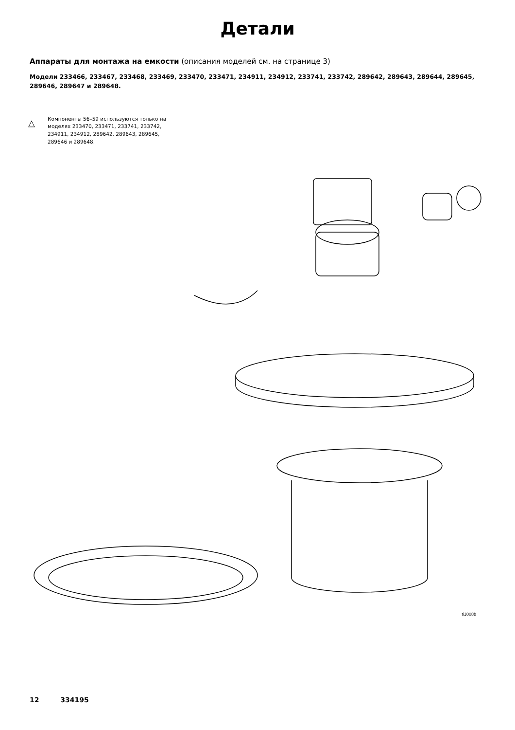Детали
Аппараты для монтажа на емкости (описания моделей см. на странице 3)
Модели 233466, 233467, 233468, 233469, 233470, 233471, 234911, 234912, 233741, 233742, 289642, 289643, 289644, 289645, 289646, 289647 и 289648.
△ Компоненты 56–59 используются только на моделях 233470, 233471, 233741, 233742, 234911, 234912, 289642, 289643, 289645, 289646 и 289648.
30 9 11 37 5 8 3 4 30 12 10 6 7 9 39 22 47 31 35 (Ref) 2 16 35 22 32 34 23 36 55 60 57 58 59 12 (Ref) 11 16 (Ref) 15 1 14 45 56 33
ti1008b
12 334195